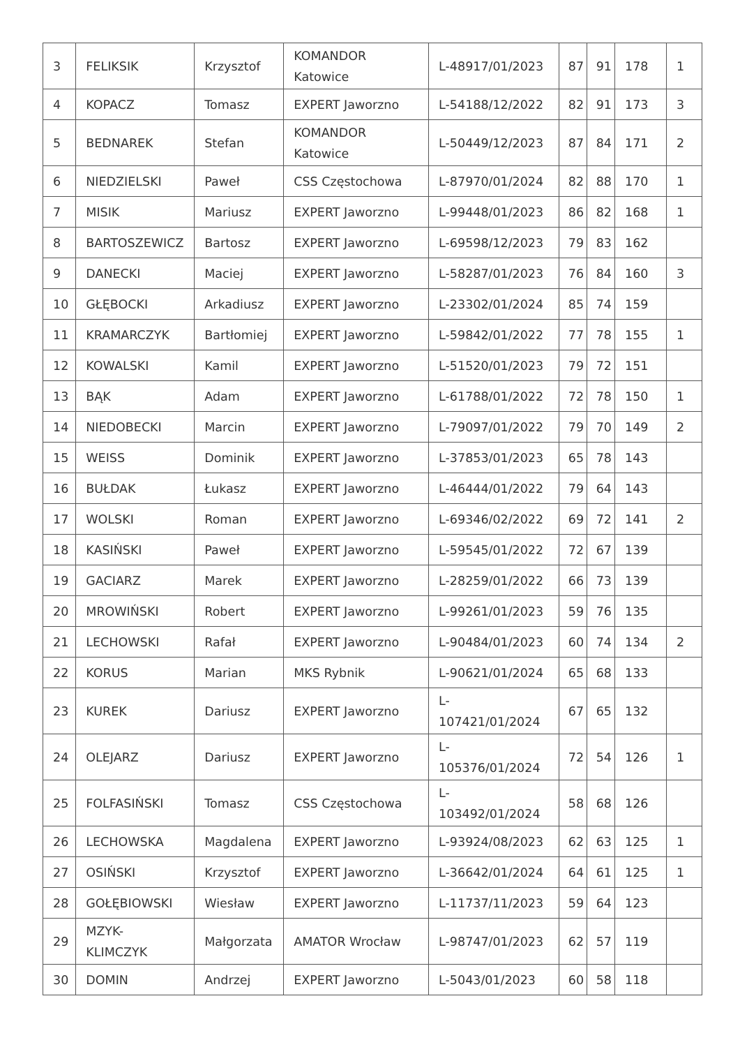| 3 | FELIKSIK | Krzysztof | KOMANDOR Katowice | L-48917/01/2023 | 87 | 91 | 178 | 1 |
| 4 | KOPACZ | Tomasz | EXPERT Jaworzno | L-54188/12/2022 | 82 | 91 | 173 | 3 |
| 5 | BEDNAREK | Stefan | KOMANDOR Katowice | L-50449/12/2023 | 87 | 84 | 171 | 2 |
| 6 | NIEDZIELSKI | Paweł | CSS Częstochowa | L-87970/01/2024 | 82 | 88 | 170 | 1 |
| 7 | MISIK | Mariusz | EXPERT Jaworzno | L-99448/01/2023 | 86 | 82 | 168 | 1 |
| 8 | BARTOSZEWICZ | Bartosz | EXPERT Jaworzno | L-69598/12/2023 | 79 | 83 | 162 | |
| 9 | DANECKI | Maciej | EXPERT Jaworzno | L-58287/01/2023 | 76 | 84 | 160 | 3 |
| 10 | GŁĘBOCKI | Arkadiusz | EXPERT Jaworzno | L-23302/01/2024 | 85 | 74 | 159 | |
| 11 | KRAMARCZYK | Bartłomiej | EXPERT Jaworzno | L-59842/01/2022 | 77 | 78 | 155 | 1 |
| 12 | KOWALSKI | Kamil | EXPERT Jaworzno | L-51520/01/2023 | 79 | 72 | 151 | |
| 13 | BĄK | Adam | EXPERT Jaworzno | L-61788/01/2022 | 72 | 78 | 150 | 1 |
| 14 | NIEDOBECKI | Marcin | EXPERT Jaworzno | L-79097/01/2022 | 79 | 70 | 149 | 2 |
| 15 | WEISS | Dominik | EXPERT Jaworzno | L-37853/01/2023 | 65 | 78 | 143 | |
| 16 | BUŁDAK | Łukasz | EXPERT Jaworzno | L-46444/01/2022 | 79 | 64 | 143 | |
| 17 | WOLSKI | Roman | EXPERT Jaworzno | L-69346/02/2022 | 69 | 72 | 141 | 2 |
| 18 | KASIŃSKI | Paweł | EXPERT Jaworzno | L-59545/01/2022 | 72 | 67 | 139 | |
| 19 | GACIARZ | Marek | EXPERT Jaworzno | L-28259/01/2022 | 66 | 73 | 139 | |
| 20 | MROWIŃSKI | Robert | EXPERT Jaworzno | L-99261/01/2023 | 59 | 76 | 135 | |
| 21 | LECHOWSKI | Rafał | EXPERT Jaworzno | L-90484/01/2023 | 60 | 74 | 134 | 2 |
| 22 | KORUS | Marian | MKS Rybnik | L-90621/01/2024 | 65 | 68 | 133 | |
| 23 | KUREK | Dariusz | EXPERT Jaworzno | L- 107421/01/2024 | 67 | 65 | 132 | |
| 24 | OLEJARZ | Dariusz | EXPERT Jaworzno | L- 105376/01/2024 | 72 | 54 | 126 | 1 |
| 25 | FOLFASIŃSKI | Tomasz | CSS Częstochowa | L- 103492/01/2024 | 58 | 68 | 126 | |
| 26 | LECHOWSKA | Magdalena | EXPERT Jaworzno | L-93924/08/2023 | 62 | 63 | 125 | 1 |
| 27 | OSIŃSKI | Krzysztof | EXPERT Jaworzno | L-36642/01/2024 | 64 | 61 | 125 | 1 |
| 28 | GOŁĘBIOWSKI | Wiesław | EXPERT Jaworzno | L-11737/11/2023 | 59 | 64 | 123 | |
| 29 | MZYK- KLIMCZYK | Małgorzata | AMATOR Wrocław | L-98747/01/2023 | 62 | 57 | 119 | |
| 30 | DOMIN | Andrzej | EXPERT Jaworzno | L-5043/01/2023 | 60 | 58 | 118 | |